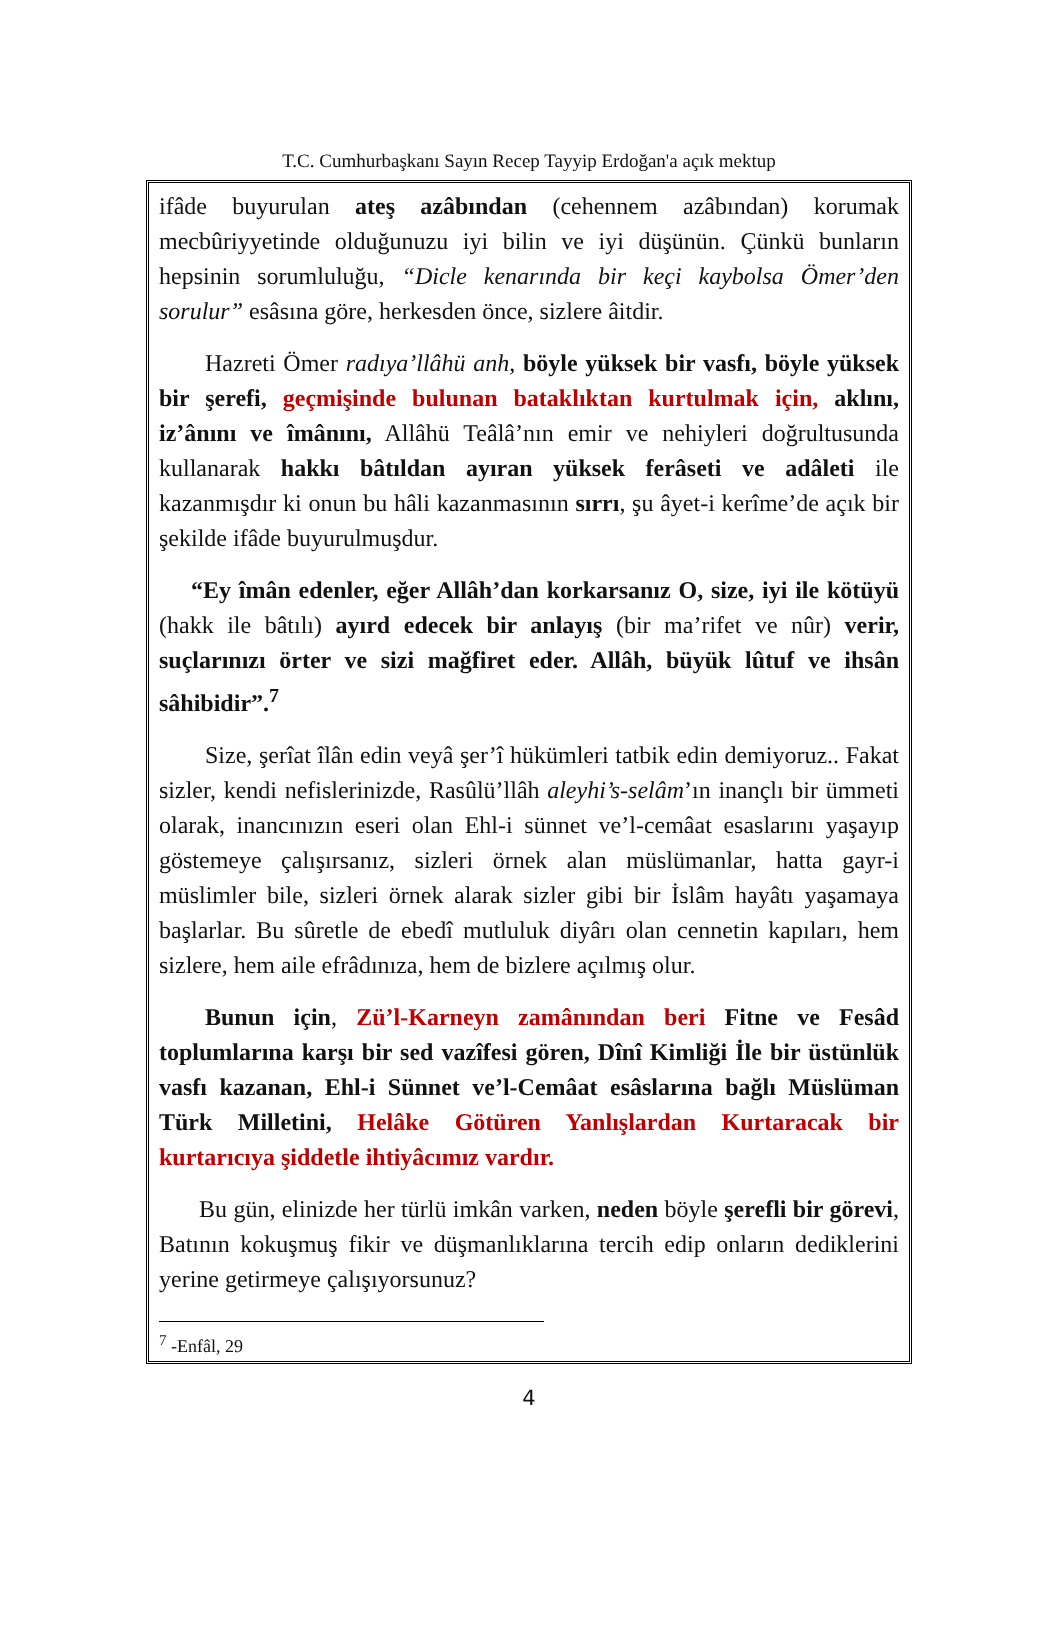T.C. Cumhurbaşkanı Sayın Recep Tayyip Erdoğan'a açık mektup
ifâde buyurulan ateş azâbından (cehennem azâbından) korumak mecbûriyyetinde olduğunuzu iyi bilin ve iyi düşünün. Çünkü bunların hepsinin sorumluluğu, “Dicle kenarında bir keçi kaybolsa Ömer’den sorulur” esâsına göre, herkesden önce, sizlere âitdir.
Hazreti Ömer radıya’llâhü anh, böyle yüksek bir vasfı, böyle yüksek bir şerefi, geçmişinde bulunan bataklıktan kurtulmak için, aklını, iz’ânını ve îmânını, Allâhü Teâlâ’nın emir ve nehiyleri doğrultusunda kullanarak hakkı bâtıldan ayıran yüksek ferâseti ve adâleti ile kazanmışdır ki onun bu hâli kazanmasının sırrı, şu âyet-i kerîme’de açık bir şekilde ifâde buyurulmuşdur.
“Ey îmân edenler, eğer Allâh’dan korkarsanız O, size, iyi ile kötüyü (hakk ile bâtılı) ayırd edecek bir anlayış (bir ma’rifet ve nûr) verir, suçlarınızı örter ve sizi mağfiret eder. Allâh, büyük lûtuf ve ihsân sâhibidir”.<sup>7</sup>
Size, şerîat îlân edin veyâ şer’î hükümleri tatbik edin demiyoruz.. Fakat sizler, kendi nefislerinizde, Rasûlü’llâh aleyhi’s-selâm’ın inançlı bir ümmeti olarak, inancınızın eseri olan Ehl-i sünnet ve’l-cemâat esaslarını yaşayıp göstemeye çalışırsanız, sizleri örnek alan müslümanlar, hatta gayr-i müslimler bile, sizleri örnek alarak sizler gibi bir İslâm hayâtı yaşamaya başlarlar. Bu sûretle de ebedî mutluluk diyârı olan cennetin kapıları, hem sizlere, hem aile efrâdınıza, hem de bizlere açılmış olur.
Bunun için, Zü’l-Karneyn zamânından beri Fitne ve Fesâd toplumlarına karşı bir sed vazîfesi gören, Dînî Kimliği İle bir üstünlük vasfı kazanan, Ehl-i Sünnet ve’l-Cemâat esâslarına bağlı Müslüman Türk Milletini, Helâke Götüren Yanlışlardan Kurtaracak bir kurtarıcıya şiddetle ihtiyâcımız vardır.
Bu gün, elinizde her türlü imkân varken, neden böyle şerefli bir görevi, Batının kokuşmuş fikir ve düşmanlıklarına tercih edip onların dediklerini yerine getirmeye çalışıyorsunuz?
<sup>7</sup> -Enfâl, 29
4